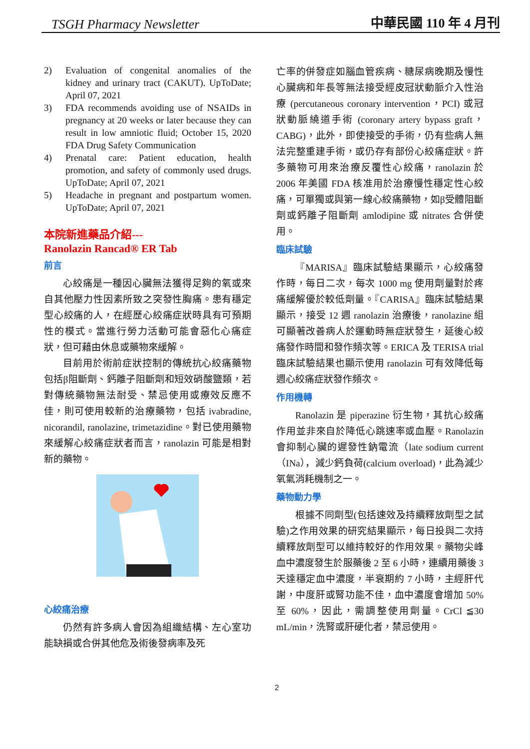TSGH Pharmacy Newsletter 中華民國 110 年 4 月刊
2) Evaluation of congenital anomalies of the kidney and urinary tract (CAKUT). UpToDate; April 07, 2021
3) FDA recommends avoiding use of NSAIDs in pregnancy at 20 weeks or later because they can result in low amniotic fluid; October 15, 2020 FDA Drug Safety Communication
4) Prenatal care: Patient education, health promotion, and safety of commonly used drugs. UpToDate; April 07, 2021
5) Headache in pregnant and postpartum women. UpToDate; April 07, 2021
本院新進藥品介紹---
Ranolazin Rancad® ER Tab
前言
心絞痛是一種因心臟無法獲得足夠的氧或來自其他壓力性因素所致之突發性胸痛。患有穩定型心絞痛的人，在經歷心絞痛症狀時具有可預期性的模式。當進行勞力活動可能會惡化心痛症狀，但可藉由休息或藥物來緩解。
目前用於術前症狀控制的傳統抗心絞痛藥物包括β阻斷劑、鈣離子阻斷劑和短效硝酸鹽類，若對傳統藥物無法耐受、禁忌使用或療效反應不佳，則可使用較新的治療藥物，包括 ivabradine, nicorandil, ranolazine, trimetazidine。對已使用藥物來緩解心絞痛症狀者而言，ranolazin 可能是相對新的藥物。
心絞痛治療
仍然有許多病人會因為組織結構、左心室功能缺損或合併其他危及術後發病率及死
亡率的併發症如腦血管疾病、糖尿病晚期及慢性心臟病和年長等無法接受經皮冠狀動脈介入性治療 (percutaneous coronary intervention，PCI) 或冠狀動脈繞道手術 (coronary artery bypass graft，CABG)，此外，即使接受的手術，仍有些病人無法完整重建手術，或仍存有部份心絞痛症狀。許多藥物可用來治療反覆性心絞痛，ranolazin 於 2006 年美國 FDA 核准用於治療慢性穩定性心絞痛，可單獨或與第一線心絞痛藥物，如β受體阻斷劑或鈣離子阻斷劑 amlodipine 或 nitrates 合併使用。
臨床試驗
『MARISA』臨床試驗結果顯示，心絞痛發作時，每日二次，每次 1000 mg 使用劑量對於疼痛緩解優於較低劑量。『CARISA』臨床試驗結果顯示，接受 12 週 ranolazin 治療後，ranolazine 組可顯著改善病人於運動時無症狀發生，延後心絞痛發作時間和發作頻次等。ERICA 及 TERISA trial 臨床試驗結果也顯示使用 ranolazin 可有效降低每週心絞痛症狀發作頻次。
作用機轉
Ranolazin 是 piperazine 衍生物，其抗心絞痛作用並非來自於降低心跳速率或血壓。Ranolazin 會抑制心臟的遲發性鈉電流（late sodium current（INa），減少鈣負荷(calcium overload)，此為減少氧氣消耗機制之一。
藥物動力學
根據不同劑型(包括速效及持續釋放劑型之試驗)之作用效果的研究結果顯示，每日投與二次持續釋放劑型可以維持較好的作用效果。藥物尖峰血中濃度發生於服藥後 2 至 6 小時，連續用藥後 3 天達穩定血中濃度，半衰期約 7 小時，主經肝代謝，中度肝或腎功能不佳，血中濃度會增加 50%至 60%，因此，需調整使用劑量。CrCl ≦30 mL/min，洗腎或肝硬化者，禁忌使用。
2